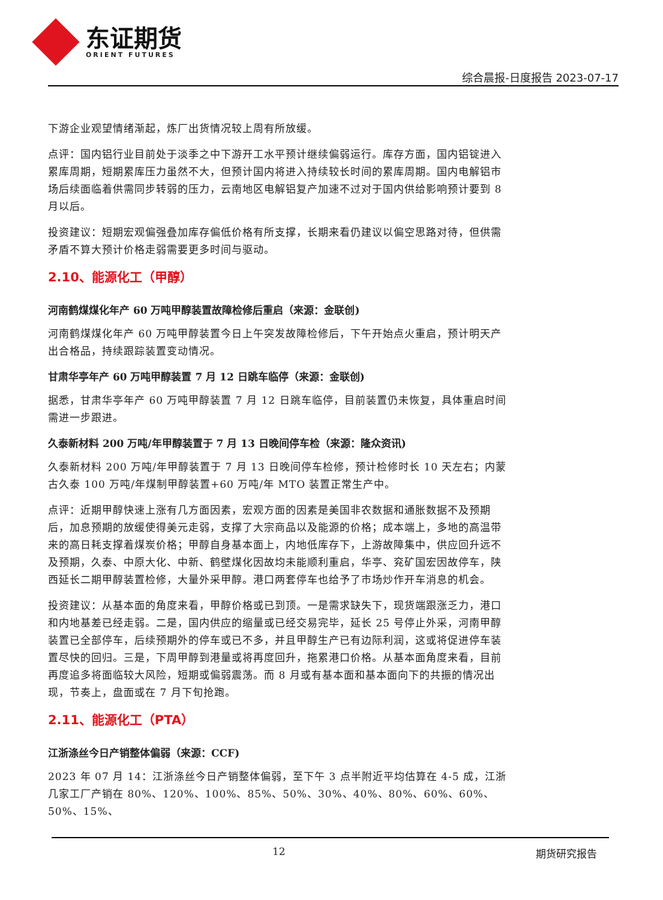东证期货
ORIENT FUTURES
综合晨报-日度报告 2023-07-17
下游企业观望情绪渐起，炼厂出货情况较上周有所放缓。
点评：国内铝行业目前处于淡季之中下游开工水平预计继续偏弱运行。库存方面，国内铝锭进入累库周期，短期累库压力虽然不大，但预计国内将进入持续较长时间的累库周期。国内电解铝市场后续面临着供需同步转弱的压力，云南地区电解铝复产加速不过对于国内供给影响预计要到 8 月以后。
投资建议：短期宏观偏强叠加库存偏低价格有所支撑，长期来看仍建议以偏空思路对待，但供需矛盾不算大预计价格走弱需要更多时间与驱动。
2.10、能源化工（甲醇）
河南鹤煤煤化年产 60 万吨甲醇装置故障检修后重启（来源：金联创)
河南鹤煤煤化年产 60 万吨甲醇装置今日上午突发故障检修后，下午开始点火重启，预计明天产出合格品，持续跟踪装置变动情况。
甘肃华亭年产 60 万吨甲醇装置 7 月 12 日跳车临停（来源：金联创)
据悉，甘肃华亭年产 60 万吨甲醇装置 7 月 12 日跳车临停，目前装置仍未恢复，具体重启时间需进一步跟进。
久泰新材料 200 万吨/年甲醇装置于 7 月 13 日晚间停车检（来源：隆众资讯)
久泰新材料 200 万吨/年甲醇装置于 7 月 13 日晚间停车检修，预计检修时长 10 天左右；内蒙古久泰 100 万吨/年煤制甲醇装置+60 万吨/年 MTO 装置正常生产中。
点评：近期甲醇快速上涨有几方面因素，宏观方面的因素是美国非农数据和通胀数据不及预期后，加息预期的放缓使得美元走弱，支撑了大宗商品以及能源的价格；成本端上，多地的高温带来的高日耗支撑着煤炭价格；甲醇自身基本面上，内地低库存下，上游故障集中，供应回升远不及预期，久泰、中原大化、中新、鹤壁煤化因故均未能顺利重启，华亭、兖矿国宏因故停车，陕西延长二期甲醇装置检修，大量外采甲醇。港口两套停车也给予了市场炒作开车消息的机会。
投资建议：从基本面的角度来看，甲醇价格或已到顶。一是需求缺失下，现货端跟涨乏力，港口和内地基差已经走弱。二是，国内供应的缩量或已经交易完毕，延长 25 号停止外采，河南甲醇装置已全部停车，后续预期外的停车或已不多，并且甲醇生产已有边际利润，这或将促进停车装置尽快的回归。三是，下周甲醇到港量或将再度回升，拖累港口价格。从基本面角度来看，目前再度追多将面临较大风险，短期或偏弱震荡。而 8 月或有基本面和基本面向下的共振的情况出现，节奏上，盘面或在 7 月下旬抢跑。
2.11、能源化工（PTA）
江浙涤丝今日产销整体偏弱（来源：CCF)
2023 年 07 月 14：江浙涤丝今日产销整体偏弱，至下午 3 点半附近平均估算在 4-5 成，江浙几家工厂产销在 80%、120%、100%、85%、50%、30%、40%、80%、60%、60%、50%、15%、
12 期货研究报告